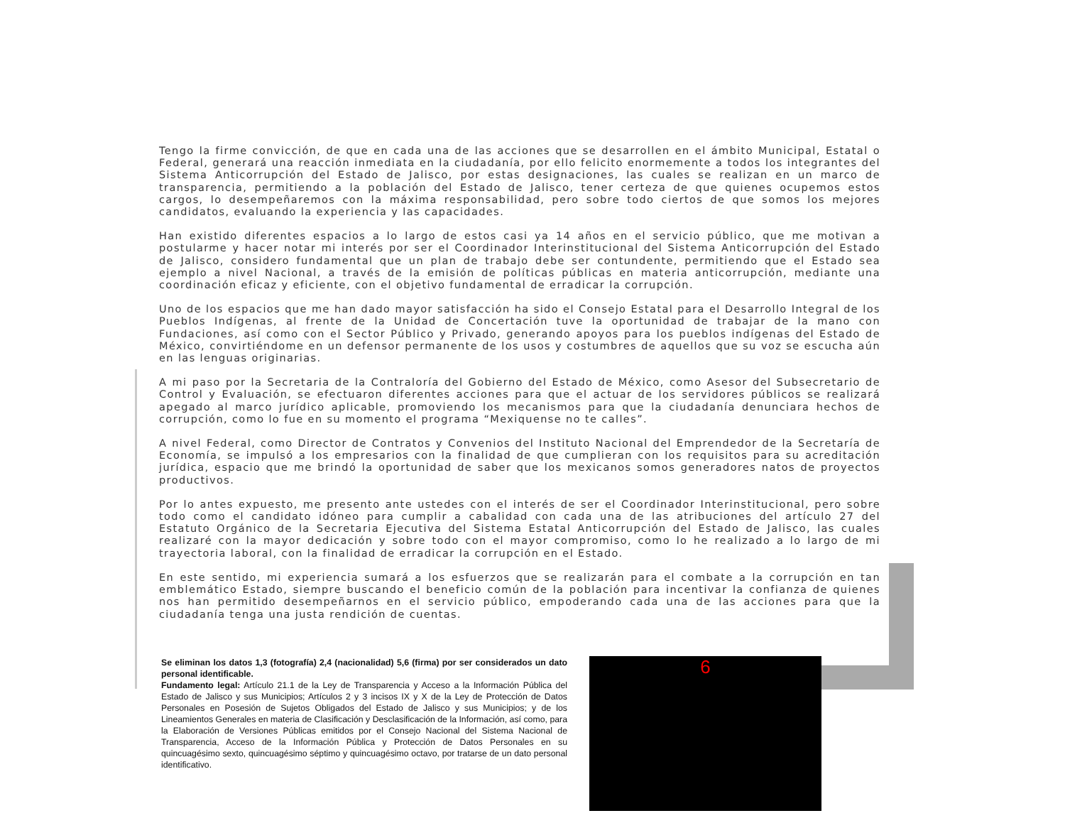Tengo la firme convicción, de que en cada una de las acciones que se desarrollen en el ámbito Municipal, Estatal o Federal, generará una reacción inmediata en la ciudadanía, por ello felicito enormemente a todos los integrantes del Sistema Anticorrupción del Estado de Jalisco, por estas designaciones, las cuales se realizan en un marco de transparencia, permitiendo a la población del Estado de Jalisco, tener certeza de que quienes ocupemos estos cargos, lo desempeñaremos con la máxima responsabilidad, pero sobre todo ciertos de que somos los mejores candidatos, evaluando la experiencia y las capacidades.
Han existido diferentes espacios a lo largo de estos casi ya 14 años en el servicio público, que me motivan a postularme y hacer notar mi interés por ser el Coordinador Interinstitucional del Sistema Anticorrupción del Estado de Jalisco, considero fundamental que un plan de trabajo debe ser contundente, permitiendo que el Estado sea ejemplo a nivel Nacional, a través de la emisión de políticas públicas en materia anticorrupción, mediante una coordinación eficaz y eficiente, con el objetivo fundamental de erradicar la corrupción.
Uno de los espacios que me han dado mayor satisfacción ha sido el Consejo Estatal para el Desarrollo Integral de los Pueblos Indígenas, al frente de la Unidad de Concertación tuve la oportunidad de trabajar de la mano con Fundaciones, así como con el Sector Público y Privado, generando apoyos para los pueblos indígenas del Estado de México, convirtiéndome en un defensor permanente de los usos y costumbres de aquellos que su voz se escucha aún en las lenguas originarias.
A mi paso por la Secretaria de la Contraloría del Gobierno del Estado de México, como Asesor del Subsecretario de Control y Evaluación, se efectuaron diferentes acciones para que el actuar de los servidores públicos se realizará apegado al marco jurídico aplicable, promoviendo los mecanismos para que la ciudadanía denunciara hechos de corrupción, como lo fue en su momento el programa “Mexiquense no te calles”.
A nivel Federal, como Director de Contratos y Convenios del Instituto Nacional del Emprendedor de la Secretaría de Economía, se impulsó a los empresarios con la finalidad de que cumplieran con los requisitos para su acreditación jurídica, espacio que me brindó la oportunidad de saber que los mexicanos somos generadores natos de proyectos productivos.
Por lo antes expuesto, me presento ante ustedes con el interés de ser el Coordinador Interinstitucional, pero sobre todo como el candidato idóneo para cumplir a cabalidad con cada una de las atribuciones del artículo 27 del Estatuto Orgánico de la Secretaria Ejecutiva del Sistema Estatal Anticorrupción del Estado de Jalisco, las cuales realizaré con la mayor dedicación y sobre todo con el mayor compromiso, como lo he realizado a lo largo de mi trayectoria laboral, con la finalidad de erradicar la corrupción en el Estado.
En este sentido, mi experiencia sumará a los esfuerzos que se realizarán para el combate a la corrupción en tan emblemático Estado, siempre buscando el beneficio común de la población para incentivar la confianza de quienes nos han permitido desempeñarnos en el servicio público, empoderando cada una de las acciones para que la ciudadanía tenga una justa rendición de cuentas.
Se eliminan los datos 1,3 (fotografía) 2,4 (nacionalidad) 5,6 (firma) por ser considerados un dato personal identificable.
Fundamento legal: Artículo 21.1 de la Ley de Transparencia y Acceso a la Información Pública del Estado de Jalisco y sus Municipios; Artículos 2 y 3 incisos IX y X de la Ley de Protección de Datos Personales en Posesión de Sujetos Obligados del Estado de Jalisco y sus Municipios; y de los Lineamientos Generales en materia de Clasificación y Desclasificación de la Información, así como, para la Elaboración de Versiones Públicas emitidos por el Consejo Nacional del Sistema Nacional de Transparencia, Acceso de la Información Pública y Protección de Datos Personales en su quincuagésimo sexto, quincuagésimo séptimo y quincuagésimo octavo, por tratarse de un dato personal identificativo.
6